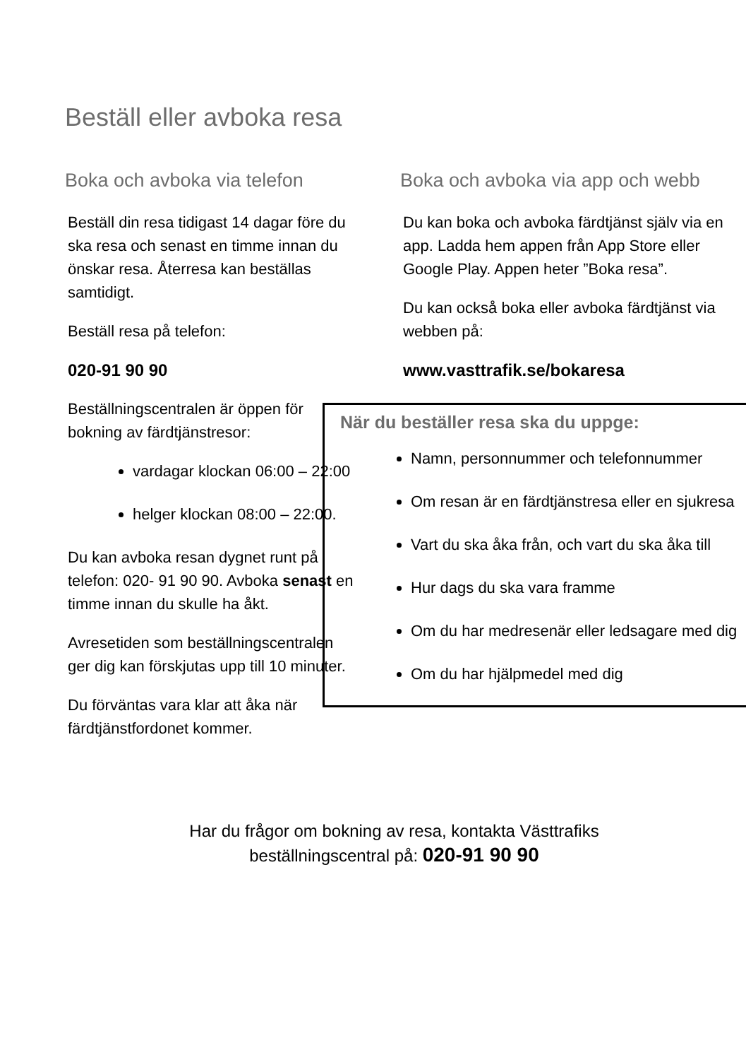Beställ eller avboka resa
Boka och avboka via telefon
Beställ din resa tidigast 14 dagar före du ska resa och senast en timme innan du önskar resa. Återresa kan beställas samtidigt.
Beställ resa på telefon:
020-91 90 90
Beställningscentralen är öppen för bokning av färdtjänstresor:
vardagar klockan 06:00 – 22:00
helger klockan 08:00 – 22:00.
Du kan avboka resan dygnet runt på telefon: 020- 91 90 90. Avboka senast en timme innan du skulle ha åkt.
Avresetiden som beställningscentralen ger dig kan förskjutas upp till 10 minuter.
Du förväntas vara klar att åka när färdtjänstfordonet kommer.
Boka och avboka via app och webb
Du kan boka och avboka färdtjänst själv via en app. Ladda hem appen från App Store eller Google Play. Appen heter ”Boka resa”.
Du kan också boka eller avboka färdtjänst via webben på:
www.vasttrafik.se/bokaresa
När du beställer resa ska du uppge:
Namn, personnummer och telefonnummer
Om resan är en färdtjänstresa eller en sjukresa
Vart du ska åka från, och vart du ska åka till
Hur dags du ska vara framme
Om du har medresenär eller ledsagare med dig
Om du har hjälpmedel med dig
Har du frågor om bokning av resa, kontakta Västtrafiks
beställningscentral på: 020-91 90 90